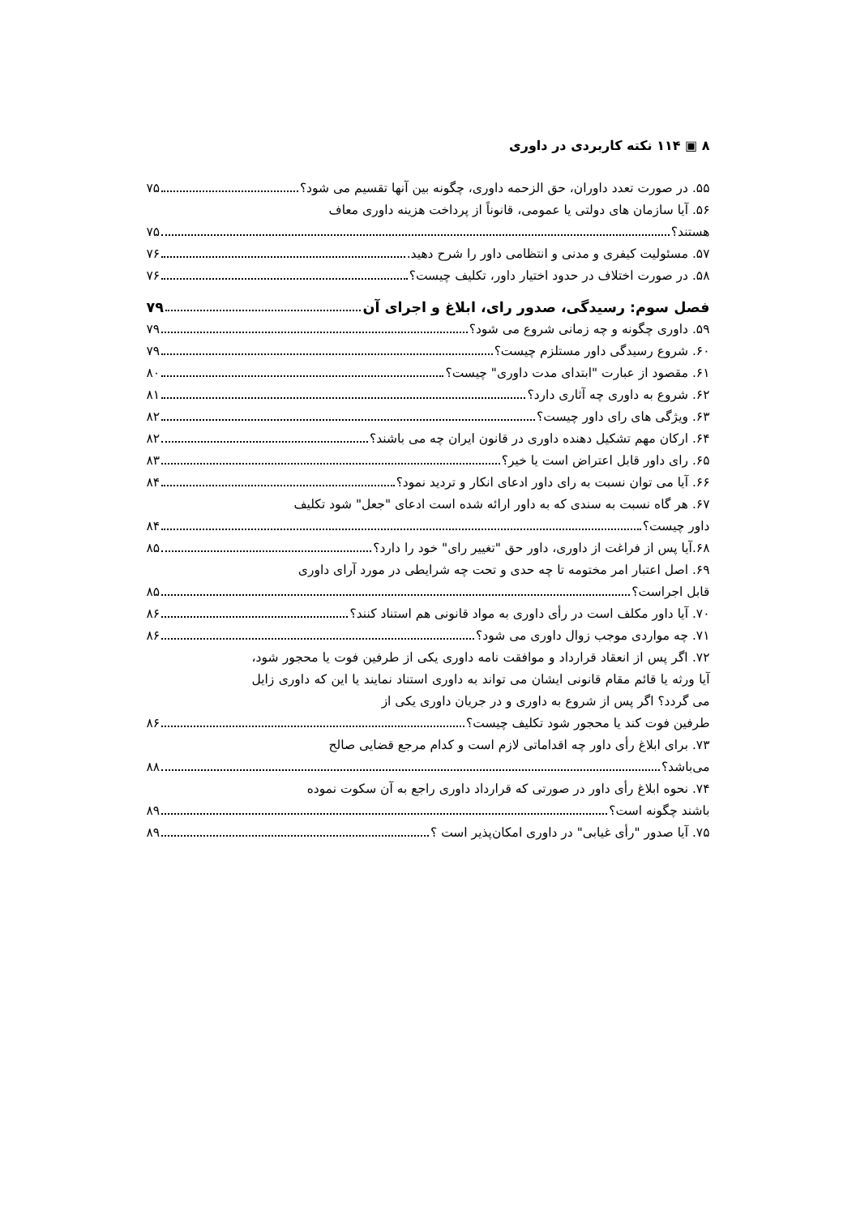۸ ▣ ۱۱۴ نکته کاربردی در داوری
۵۵. در صورت تعدد داوران، حق الزحمه داوری، چگونه بین آنها تقسیم می شود؟ ۷۵
۵۶. آیا سازمان های دولتی یا عمومی، قانوناً از پرداخت هزینه داوری معاف
هستند؟ ۷۵
۵۷. مسئولیت کیفری و مدنی و انتظامی داور را شرح دهید. ۷۶
۵۸. در صورت اختلاف در حدود اختیار داور، تکلیف چیست؟ ۷۶
فصل سوم: رسیدگی، صدور رای، ابلاغ و اجرای آن ۷۹
۵۹. داوری چگونه و چه زمانی شروع می شود؟ ۷۹
۶۰. شروع رسیدگی داور مستلزم چیست؟ ۷۹
۶۱. مقصود از عبارت "ابتدای مدت داوری" چیست؟ ۸۰
۶۲. شروع به داوری چه آثاری دارد؟ ۸۱
۶۳. ویژگی های رای داور چیست؟ ۸۲
۶۴. ارکان مهم تشکیل دهنده داوری در قانون ایران چه می باشند؟ ۸۲
۶۵. رای داور قابل اعتراض است یا خیر؟ ۸۳
۶۶. آیا می توان نسبت به رای داور ادعای انکار و تردید نمود؟ ۸۴
۶۷. هر گاه نسبت به سندی که به داور ارائه شده است ادعای "جعل" شود تکلیف
داور چیست؟ ۸۴
۶۸.آیا پس از فراغت از داوری، داور حق "تغییر رای" خود را دارد؟ ۸۵
۶۹. اصل اعتبار امر مختومه تا چه حدی و تحت چه شرایطی در مورد آرای داوری
قابل اجراست؟ ۸۵
۷۰. آیا داور مکلف است در رأی داوری به مواد قانونی هم استناد کنند؟ ۸۶
۷۱. چه مواردی موجب زوال داوری می شود؟ ۸۶
۷۲. اگر پس از انعقاد قرارداد و موافقت نامه داوری یکی از طرفین فوت یا محجور شود، آیا ورثه یا قائم مقام قانونی ایشان می تواند به داوری استناد نمایند یا این که داوری زایل می گردد؟ اگر پس از شروع به داوری و در جریان داوری یکی از
طرفین فوت کند یا محجور شود تکلیف چیست؟ ۸۶
۷۳. برای ابلاغ رأی داور چه اقداماتی لازم است و کدام مرجع قضایی صالح
می‌باشد؟ ۸۸
۷۴. نحوه ابلاغ رأی داور در صورتی که قرارداد داوری راجع به آن سکوت نموده
باشند چگونه است؟ ۸۹
۷۵. آیا صدور "رأی غیابی" در داوری امکان‌پذیر است ؟ ۸۹